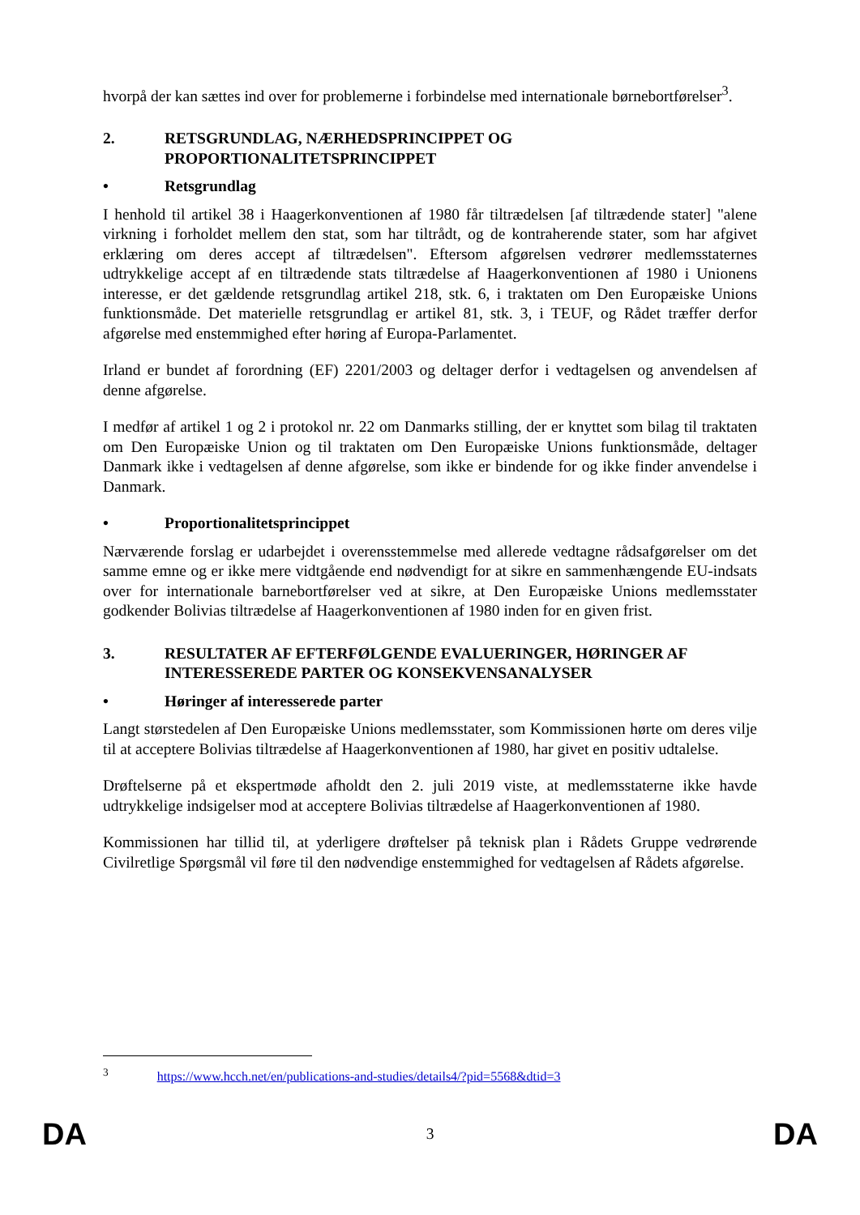hvorpå der kan sættes ind over for problemerne i forbindelse med internationale børnebortførelser<sup>3</sup>.
2. RETSGRUNDLAG, NÆRHEDSPRINCIPPET OG PROPORTIONALITETSPRINCIPPET
• Retsgrundlag
I henhold til artikel 38 i Haagerkonventionen af 1980 får tiltrædelsen [af tiltrædende stater] "alene virkning i forholdet mellem den stat, som har tiltrådt, og de kontraherende stater, som har afgivet erklæring om deres accept af tiltrædelsen". Eftersom afgørelsen vedrører medlemsstaternes udtrykkelige accept af en tiltrædende stats tiltrædelse af Haagerkonventionen af 1980 i Unionens interesse, er det gældende retsgrundlag artikel 218, stk. 6, i traktaten om Den Europæiske Unions funktionsmåde. Det materielle retsgrundlag er artikel 81, stk. 3, i TEUF, og Rådet træffer derfor afgørelse med enstemmighed efter høring af Europa-Parlamentet.
Irland er bundet af forordning (EF) 2201/2003 og deltager derfor i vedtagelsen og anvendelsen af denne afgørelse.
I medfør af artikel 1 og 2 i protokol nr. 22 om Danmarks stilling, der er knyttet som bilag til traktaten om Den Europæiske Union og til traktaten om Den Europæiske Unions funktionsmåde, deltager Danmark ikke i vedtagelsen af denne afgørelse, som ikke er bindende for og ikke finder anvendelse i Danmark.
• Proportionalitetsprincippet
Nærværende forslag er udarbejdet i overensstemmelse med allerede vedtagne rådsafgørelser om det samme emne og er ikke mere vidtgående end nødvendigt for at sikre en sammenhængende EU-indsats over for internationale barnebortførelser ved at sikre, at Den Europæiske Unions medlemsstater godkender Bolivias tiltrædelse af Haagerkonventionen af 1980 inden for en given frist.
3. RESULTATER AF EFTERFØLGENDE EVALUERINGER, HØRINGER AF INTERESSEREDE PARTER OG KONSEKVENSANALYSER
• Høringer af interesserede parter
Langt størstedelen af Den Europæiske Unions medlemsstater, som Kommissionen hørte om deres vilje til at acceptere Bolivias tiltrædelse af Haagerkonventionen af 1980, har givet en positiv udtalelse.
Drøftelserne på et ekspertmøde afholdt den 2. juli 2019 viste, at medlemsstaterne ikke havde udtrykkelige indsigelser mod at acceptere Bolivias tiltrædelse af Haagerkonventionen af 1980.
Kommissionen har tillid til, at yderligere drøftelser på teknisk plan i Rådets Gruppe vedrørende Civilretlige Spørgsmål vil føre til den nødvendige enstemmighed for vedtagelsen af Rådets afgørelse.
<sup>3</sup> https://www.hcch.net/en/publications-and-studies/details4/?pid=5568&dtid=3
DA 3 DA